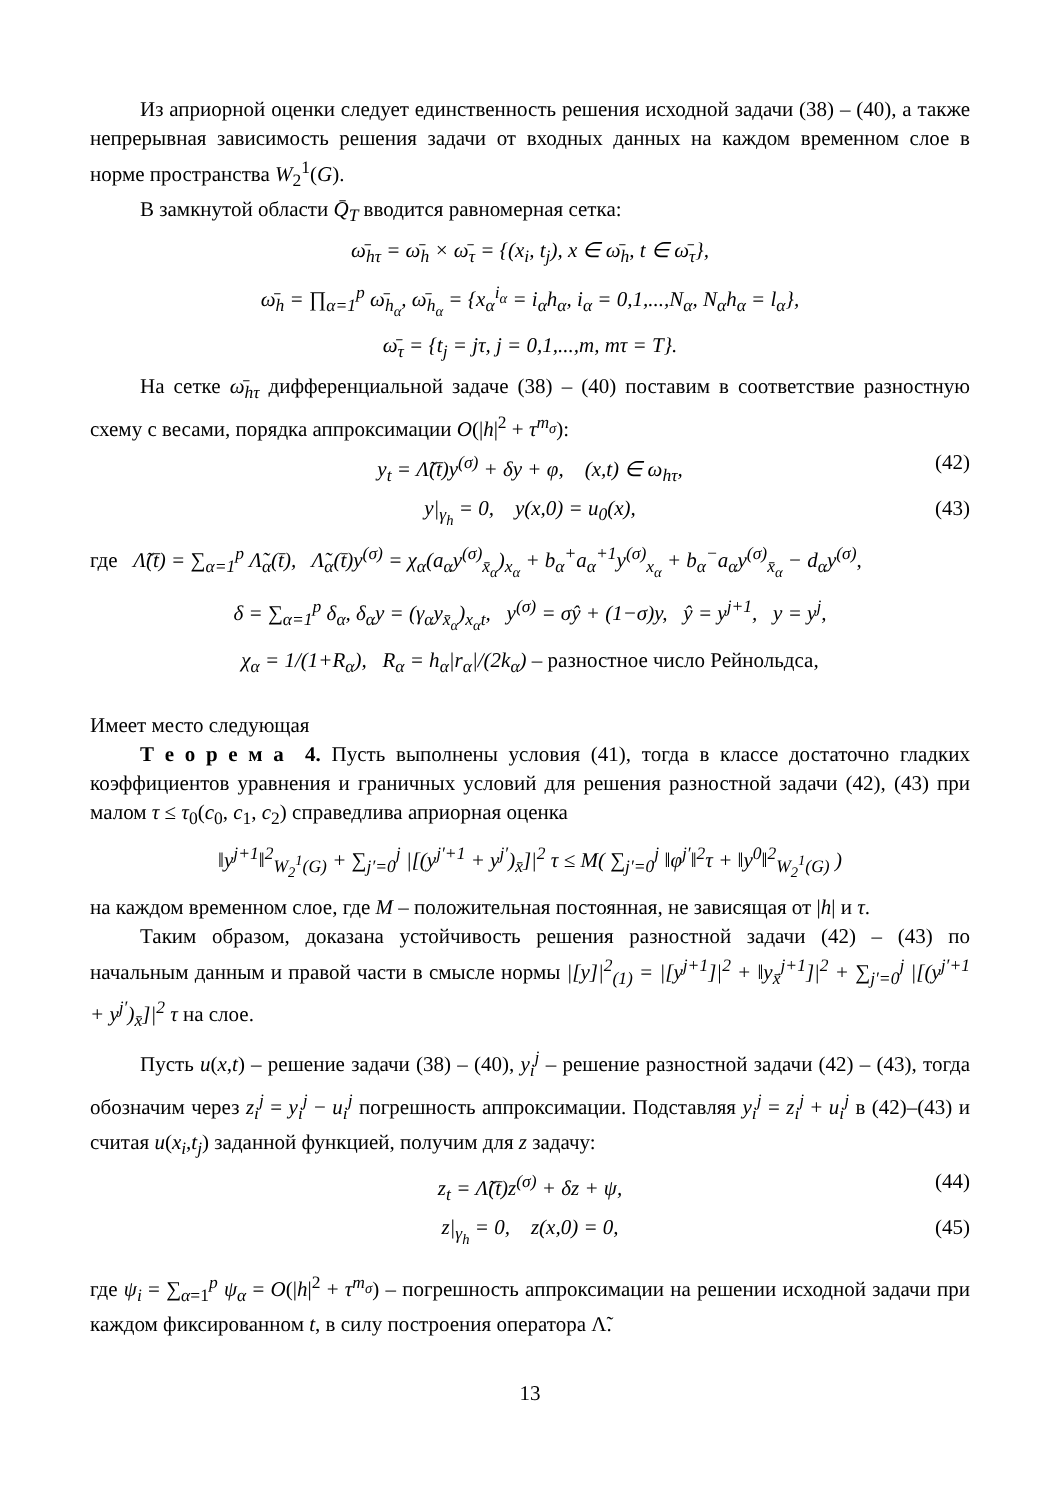Из априорной оценки следует единственность решения исходной задачи (38) – (40), а также непрерывная зависимость решения задачи от входных данных на каждом временном слое в норме пространства W<sub>2</sub><sup>1</sup>(G).
В замкнутой области Q̄<sub>T</sub> вводится равномерная сетка:
ω̄<sub>hτ</sub> = ω̄<sub>h</sub> × ω̄<sub>τ</sub> = {(x<sub>i</sub>, t<sub>j</sub>), x ∈ ω̄<sub>h</sub>, t ∈ ω̄<sub>τ</sub>},
ω̄<sub>h</sub> = ∏<sub>α=1</sub><sup>p</sup> ω̄<sub>h<sub>α</sub></sub>, ω̄<sub>h<sub>α</sub></sub> = {x<sub>α</sub><sup>i<sub>α</sub></sup> = i<sub>α</sub>h<sub>α</sub>, i<sub>α</sub> = 0,1,...,N<sub>α</sub>, N<sub>α</sub>h<sub>α</sub> = l<sub>α</sub>},
ω̄<sub>τ</sub> = {t<sub>j</sub> = jτ, j = 0,1,...,m, mτ = T}.
На сетке ω̄<sub>hτ</sub> дифференциальной задаче (38) – (40) поставим в соответствие разностную схему с весами, порядка аппроксимации O(|h|<sup>2</sup> + τ<sup>m<sub>σ</sub></sup>):
y<sub>t</sub> = Λ̃(t̄)y<sup>(σ)</sup> + δy + φ, (x,t) ∈ ω<sub>hτ</sub>, (42)
y|<sub>γ<sub>h</sub></sub> = 0, y(x,0) = u<sub>0</sub>(x), (43)
где Λ̃(t̄) = ∑<sub>α=1</sub><sup>p</sup> Λ̃<sub>α</sub>(t̄), Λ̃<sub>α</sub>(t̄)y<sup>(σ)</sup> = χ<sub>α</sub>(a<sub>α</sub>y<sup>(σ)</sup><sub>x̄<sub>α</sub></sub>)<sub>x<sub>α</sub></sub> + b<sub>α</sub><sup>+</sup>a<sub>α</sub><sup>+1</sup>y<sup>(σ)</sup><sub>x<sub>α</sub></sub> + b<sub>α</sub><sup>−</sup>a<sub>α</sub>y<sup>(σ)</sup><sub>x̄<sub>α</sub></sub> − d<sub>α</sub>y<sup>(σ)</sup>,
δ = ∑<sub>α=1</sub><sup>p</sup> δ<sub>α</sub>, δ<sub>α</sub>y = (γ<sub>α</sub>y<sub>x̄<sub>α</sub></sub>)<sub>x<sub>α</sub>t</sub>, y<sup>(σ)</sup> = σŷ + (1−σ)y, ŷ = y<sup>j+1</sup>, y = y<sup>j</sup>,
χ<sub>α</sub> = 1/(1+R<sub>α</sub>), R<sub>α</sub> = h<sub>α</sub>|r<sub>α</sub>|/(2k<sub>α</sub>) – разностное число Рейнольдса,
Имеет место следующая
Т е о р е м а 4. Пусть выполнены условия (41), тогда в классе достаточно гладких коэффициентов уравнения и граничных условий для решения разностной задачи (42), (43) при малом τ ≤ τ<sub>0</sub>(c<sub>0</sub>, c<sub>1</sub>, c<sub>2</sub>) справедлива априорная оценка
‖y<sup>j+1</sup>‖<sup>2</sup><sub>W<sub>2</sub><sup>1</sup>(G)</sub> + ∑<sub>j′=0</sub><sup>j</sup> |[(y<sup>j′+1</sup> + y<sup>j′</sup>)<sub>x̄</sub>]|<sup>2</sup> τ ≤ M( ∑<sub>j′=0</sub><sup>j</sup> ‖φ<sup>j′</sup>‖<sup>2</sup>τ + ‖y<sup>0</sup>‖<sup>2</sup><sub>W<sub>2</sub><sup>1</sup>(G)</sub> )
на каждом временном слое, где M – положительная постоянная, не зависящая от |h| и τ.
Таким образом, доказана устойчивость решения разностной задачи (42) – (43) по начальным данным и правой части в смысле нормы |[y]|<sup>2</sup><sub>(1)</sub> = |[y<sup>j+1</sup>]|<sup>2</sup> + ‖y<sub>x̄</sub><sup>j+1</sup>]|<sup>2</sup> + ∑<sub>j′=0</sub><sup>j</sup> |[(y<sup>j′+1</sup> + y<sup>j′</sup>)<sub>x̄</sub>]|<sup>2</sup> τ на слое.
Пусть u(x,t) – решение задачи (38) – (40), y<sub>i</sub><sup>j</sup> – решение разностной задачи (42) – (43), тогда обозначим через z<sub>i</sub><sup>j</sup> = y<sub>i</sub><sup>j</sup> − u<sub>i</sub><sup>j</sup> погрешность аппроксимации. Подставляя y<sub>i</sub><sup>j</sup> = z<sub>i</sub><sup>j</sup> + u<sub>i</sub><sup>j</sup> в (42)–(43) и считая u(x<sub>i</sub>,t<sub>j</sub>) заданной функцией, получим для z задачу:
z<sub>t</sub> = Λ̃(t̄)z<sup>(σ)</sup> + δz + ψ, (44)
z|<sub>γ<sub>h</sub></sub> = 0, z(x,0) = 0, (45)
где ψ<sub>i</sub> = ∑<sub>α=1</sub><sup>p</sup> ψ<sub>α</sub> = O(|h|<sup>2</sup> + τ<sup>m<sub>σ</sub></sup>) – погрешность аппроксимации на решении исходной задачи при каждом фиксированном t, в силу построения оператора Λ̃.
13